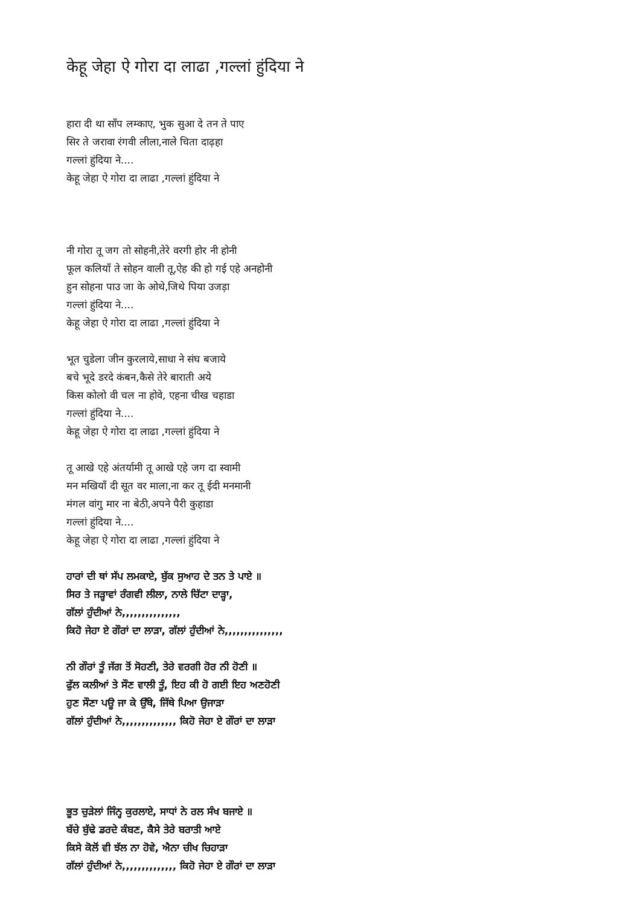केहू जेहा ऐ गोरा दा लाढा ,गल्लां हुंदिया ने
हारा दी था साँप लम्काए, भुक सुआ दे तन ते पाए
सिर ते जरावा रंगवी लीला,नाले चिता दाढ़हा
गल्लां हुंदिया ने....
केहू जेहा ऐ गोरा दा लाढा ,गल्लां हुंदिया ने
नी गोरा तू जग तो सोहनी,तेरे वरगी होर नी होनी
फूल कलियाँ ते सोहन वाली तू,ऐह की हो गई एहे अनहोनी
हुन सोहना पाउ जा के ओथे,जिथे पिया उजड़ा
गल्लां हुंदिया ने....
केहू जेहा ऐ गोरा दा लाढा ,गल्लां हुंदिया ने
भूत चुडेला जीन कुरलाये,साधा ने संघ बजाये
बचे भूदे डरदे कंबन,कैसे तेरे बाराती अये
किस कोलो वी चल ना होवे, एहना चीख चहाडा
गल्लां हुंदिया ने....
केहू जेहा ऐ गोरा दा लाढा ,गल्लां हुंदिया ने
तू आखे एहे अंतर्यामी तू आखे एहे जग दा स्वामी
मन मखियाँ दी सूत वर माला,ना कर तू ईदी मनमानी
मंगल वांगु मार ना बेठी,अपने पैरी कुहाडा
गल्लां हुंदिया ने....
केहू जेहा ऐ गोरा दा लाढा ,गल्लां हुंदिया ने
ਹਾਰਾਂ ਦੀ ਥਾਂ ਸੱਪ ਲਮਕਾਏ, ਬੁੱਕ ਸੁਆਹ ਦੇ ਤਨ ਤੇ ਪਾਏ ॥
ਸਿਰ ਤੇ ਜੜ੍ਹਾਵਾਂ ਰੰਗਵੀ ਲੀਲਾ, ਨਾਲੇ ਚਿੱਟਾ ਦਾੜ੍ਹਾ,
ਗੱਲਾਂ ਹੁੰਦੀਆਂ ਨੇ,,,,,,,,,,,,,,,
ਕਿਹੋ ਜੇਹਾ ਏ ਗੌਰਾਂ ਦਾ ਲਾੜਾ, ਗੱਲਾਂ ਹੁੰਦੀਆਂ ਨੇ,,,,,,,,,,,,,,,
ਨੀ ਗੌਰਾਂ ਤੂੰ ਜੱਗ ਤੋਂ ਸੋਹਣੀ, ਤੇਰੇ ਵਰਗੀ ਹੋਰ ਨੀ ਹੋਣੀ ॥
ਫੁੱਲ ਕਲੀਆਂ ਤੇ ਸੌਣ ਵਾਲੀ ਤੂੰ, ਇਹ ਕੀ ਹੋ ਗਈ ਇਹ ਅਣਹੋਣੀ
ਹੁਣ ਸੌਣਾ ਪਊ ਜਾ ਕੇ ਉੱਥੇ, ਜਿੱਥੇ ਪਿਆ ਉਜਾੜਾ
ਗੱਲਾਂ ਹੁੰਦੀਆਂ ਨੇ,,,,,,,,,,,,,, ਕਿਹੋ ਜੇਹਾ ਏ ਗੌਰਾਂ ਦਾ ਲਾੜਾ
ਭੂਤ ਚੁੜੇਲਾਂ ਜਿੰਨ੍ਹ ਕੁਰਲਾਏ, ਸਾਧਾਂ ਨੇ ਰਲ ਸੰਖ ਬਜਾਏ ॥
ਬੱਚੇ ਬੁੱਢੇ ਡਰਦੇ ਕੰਬਣ, ਕੈਸੇ ਤੇਰੇ ਬਰਾਤੀ ਆਏ
ਕਿਸੇ ਕੋਲੋਂ ਵੀ ਝੱਲ ਨਾ ਹੋਵੇ, ਐਨਾ ਚੀਖ ਚਿਹਾੜਾ
ਗੱਲਾਂ ਹੁੰਦੀਆਂ ਨੇ,,,,,,,,,,,,,, ਕਿਹੋ ਜੇਹਾ ਏ ਗੌਰਾਂ ਦਾ ਲਾੜਾ